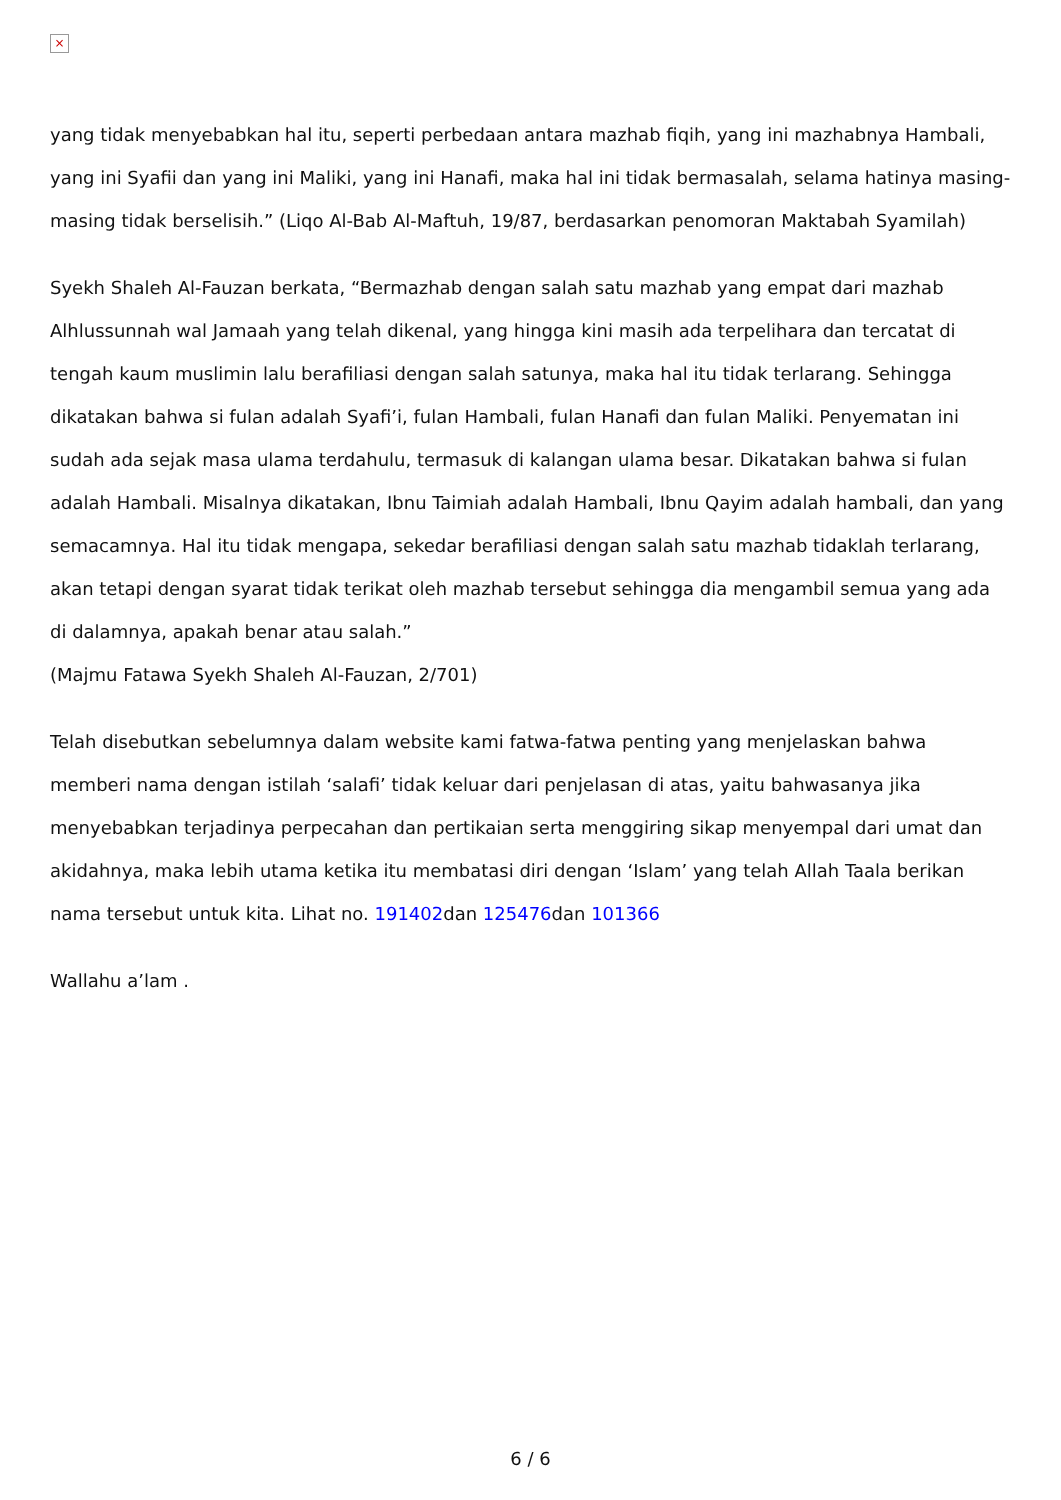×
yang tidak menyebabkan hal itu, seperti perbedaan antara mazhab fiqih, yang ini mazhabnya Hambali, yang ini Syafii dan yang ini Maliki, yang ini Hanafi, maka hal ini tidak bermasalah, selama hatinya masing-masing tidak berselisih.” (Liqo Al-Bab Al-Maftuh, 19/87, berdasarkan penomoran Maktabah Syamilah)
Syekh Shaleh Al-Fauzan berkata, “Bermazhab dengan salah satu mazhab yang empat dari mazhab Alhlussunnah wal Jamaah yang telah dikenal, yang hingga kini masih ada terpelihara dan tercatat di tengah kaum muslimin lalu berafiliasi dengan salah satunya, maka hal itu tidak terlarang. Sehingga dikatakan bahwa si fulan adalah Syafi’i, fulan Hambali, fulan Hanafi dan fulan Maliki. Penyematan ini sudah ada sejak masa ulama terdahulu, termasuk di kalangan ulama besar. Dikatakan bahwa si fulan adalah Hambali. Misalnya dikatakan, Ibnu Taimiah adalah Hambali, Ibnu Qayim adalah hambali, dan yang semacamnya. Hal itu tidak mengapa, sekedar berafiliasi dengan salah satu mazhab tidaklah terlarang, akan tetapi dengan syarat tidak terikat oleh mazhab tersebut sehingga dia mengambil semua yang ada di dalamnya, apakah benar atau salah.”
(Majmu Fatawa Syekh Shaleh Al-Fauzan, 2/701)
Telah disebutkan sebelumnya dalam website kami fatwa-fatwa penting yang menjelaskan bahwa memberi nama dengan istilah ‘salafi’ tidak keluar dari penjelasan di atas, yaitu bahwasanya jika menyebabkan terjadinya perpecahan dan pertikaian serta menggiring sikap menyempal dari umat dan akidahnya, maka lebih utama ketika itu membatasi diri dengan ‘Islam’ yang telah Allah Taala berikan nama tersebut untuk kita. Lihat no. 191402dan 125476dan 101366
Wallahu a’lam .
6 / 6